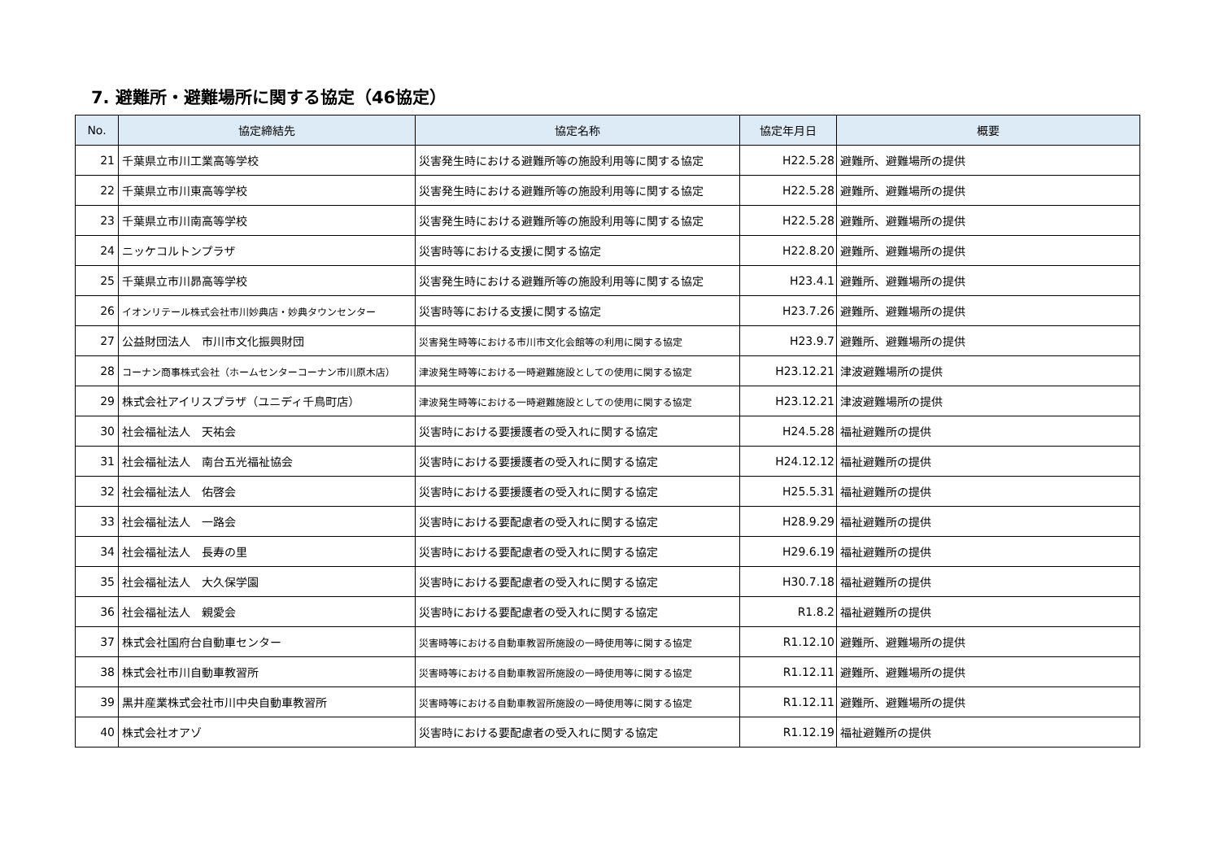7. 避難所・避難場所に関する協定（46協定）
| No. | 協定締結先 | 協定名称 | 協定年月日 | 概要 |
| --- | --- | --- | --- | --- |
| 21 | 千葉県立市川工業高等学校 | 災害発生時における避難所等の施設利用等に関する協定 | H22.5.28 | 避難所、避難場所の提供 |
| 22 | 千葉県立市川東高等学校 | 災害発生時における避難所等の施設利用等に関する協定 | H22.5.28 | 避難所、避難場所の提供 |
| 23 | 千葉県立市川南高等学校 | 災害発生時における避難所等の施設利用等に関する協定 | H22.5.28 | 避難所、避難場所の提供 |
| 24 | ニッケコルトンプラザ | 災害時等における支援に関する協定 | H22.8.20 | 避難所、避難場所の提供 |
| 25 | 千葉県立市川昴高等学校 | 災害発生時における避難所等の施設利用等に関する協定 | H23.4.1 | 避難所、避難場所の提供 |
| 26 | イオンリテール株式会社市川妙典店・妙典タウンセンター | 災害時等における支援に関する協定 | H23.7.26 | 避難所、避難場所の提供 |
| 27 | 公益財団法人 市川市文化振興財団 | 災害発生時等における市川市文化会館等の利用に関する協定 | H23.9.7 | 避難所、避難場所の提供 |
| 28 | コーナン商事株式会社（ホームセンターコーナン市川原木店） | 津波発生時等における一時避難施設としての使用に関する協定 | H23.12.21 | 津波避難場所の提供 |
| 29 | 株式会社アイリスプラザ（ユニディ千鳥町店） | 津波発生時等における一時避難施設としての使用に関する協定 | H23.12.21 | 津波避難場所の提供 |
| 30 | 社会福祉法人 天祐会 | 災害時における要援護者の受入れに関する協定 | H24.5.28 | 福祉避難所の提供 |
| 31 | 社会福祉法人 南台五光福祉協会 | 災害時における要援護者の受入れに関する協定 | H24.12.12 | 福祉避難所の提供 |
| 32 | 社会福祉法人 佑啓会 | 災害時における要援護者の受入れに関する協定 | H25.5.31 | 福祉避難所の提供 |
| 33 | 社会福祉法人 一路会 | 災害時における要配慮者の受入れに関する協定 | H28.9.29 | 福祉避難所の提供 |
| 34 | 社会福祉法人 長寿の里 | 災害時における要配慮者の受入れに関する協定 | H29.6.19 | 福祉避難所の提供 |
| 35 | 社会福祉法人 大久保学園 | 災害時における要配慮者の受入れに関する協定 | H30.7.18 | 福祉避難所の提供 |
| 36 | 社会福祉法人 親愛会 | 災害時における要配慮者の受入れに関する協定 | R1.8.2 | 福祉避難所の提供 |
| 37 | 株式会社国府台自動車センター | 災害時等における自動車教習所施設の一時使用等に関する協定 | R1.12.10 | 避難所、避難場所の提供 |
| 38 | 株式会社市川自動車教習所 | 災害時等における自動車教習所施設の一時使用等に関する協定 | R1.12.11 | 避難所、避難場所の提供 |
| 39 | 黒井産業株式会社市川中央自動車教習所 | 災害時等における自動車教習所施設の一時使用等に関する協定 | R1.12.11 | 避難所、避難場所の提供 |
| 40 | 株式会社オアゾ | 災害時における要配慮者の受入れに関する協定 | R1.12.19 | 福祉避難所の提供 |